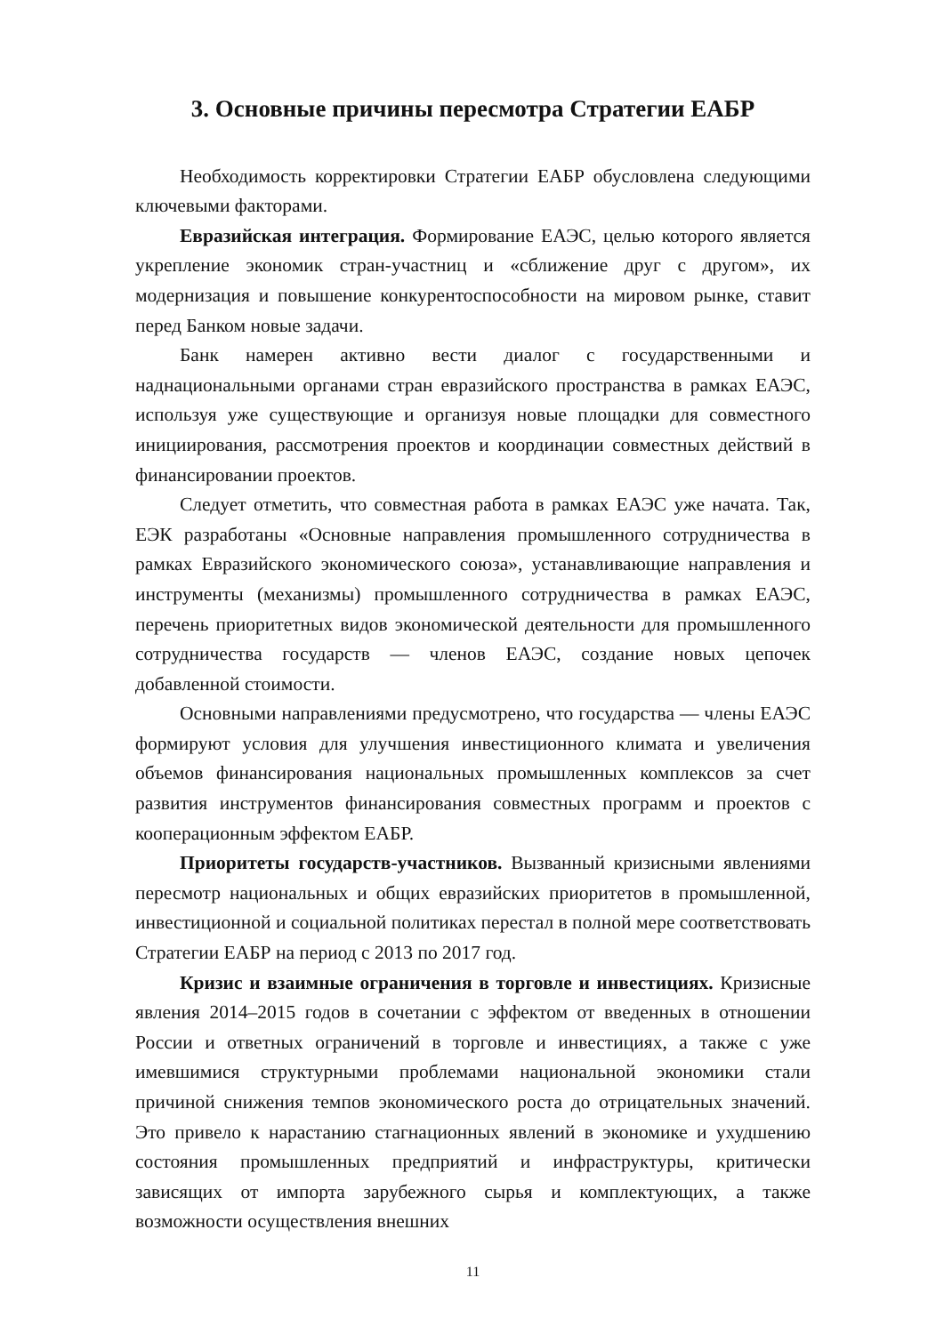3. Основные причины пересмотра Стратегии ЕАБР
Необходимость корректировки Стратегии ЕАБР обусловлена следующими ключевыми факторами.
Евразийская интеграция. Формирование ЕАЭС, целью которого является укрепление экономик стран-участниц и «сближение друг с другом», их модернизация и повышение конкурентоспособности на мировом рынке, ставит перед Банком новые задачи.
Банк намерен активно вести диалог с государственными и наднациональными органами стран евразийского пространства в рамках ЕАЭС, используя уже существующие и организуя новые площадки для совместного инициирования, рассмотрения проектов и координации совместных действий в финансировании проектов.
Следует отметить, что совместная работа в рамках ЕАЭС уже начата. Так, ЕЭК разработаны «Основные направления промышленного сотрудничества в рамках Евразийского экономического союза», устанавливающие направления и инструменты (механизмы) промышленного сотрудничества в рамках ЕАЭС, перечень приоритетных видов экономической деятельности для промышленного сотрудничества государств — членов ЕАЭС, создание новых цепочек добавленной стоимости.
Основными направлениями предусмотрено, что государства — члены ЕАЭС формируют условия для улучшения инвестиционного климата и увеличения объемов финансирования национальных промышленных комплексов за счет развития инструментов финансирования совместных программ и проектов с кооперационным эффектом ЕАБР.
Приоритеты государств-участников. Вызванный кризисными явлениями пересмотр национальных и общих евразийских приоритетов в промышленной, инвестиционной и социальной политиках перестал в полной мере соответствовать Стратегии ЕАБР на период с 2013 по 2017 год.
Кризис и взаимные ограничения в торговле и инвестициях. Кризисные явления 2014–2015 годов в сочетании с эффектом от введенных в отношении России и ответных ограничений в торговле и инвестициях, а также с уже имевшимися структурными проблемами национальной экономики стали причиной снижения темпов экономического роста до отрицательных значений. Это привело к нарастанию стагнационных явлений в экономике и ухудшению состояния промышленных предприятий и инфраструктуры, критически зависящих от импорта зарубежного сырья и комплектующих, а также возможности осуществления внешних
11